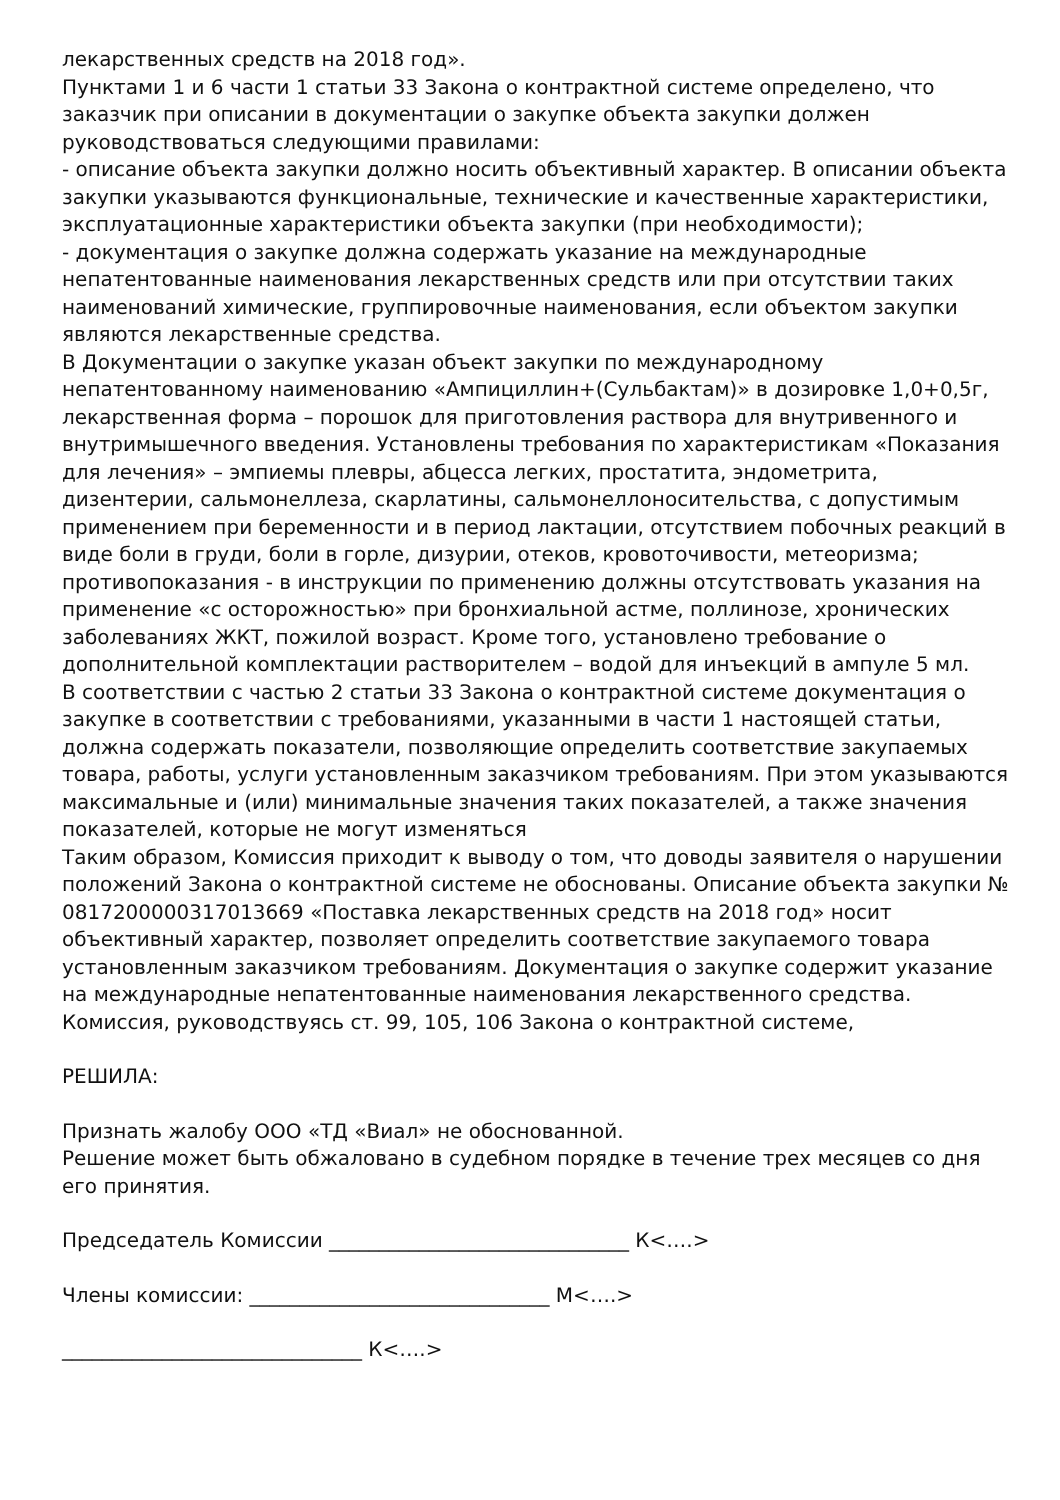лекарственных средств на 2018 год».
Пунктами 1 и 6 части 1 статьи 33 Закона о контрактной системе определено, что заказчик при описании в документации о закупке объекта закупки должен руководствоваться следующими правилами:
- описание объекта закупки должно носить объективный характер. В описании объекта закупки указываются функциональные, технические и качественные характеристики, эксплуатационные характеристики объекта закупки (при необходимости);
- документация о закупке должна содержать указание на международные непатентованные наименования лекарственных средств или при отсутствии таких наименований химические, группировочные наименования, если объектом закупки являются лекарственные средства.
В Документации о закупке указан объект закупки по международному непатентованному наименованию «Ампициллин+(Сульбактам)» в дозировке 1,0+0,5г, лекарственная форма – порошок для приготовления раствора для внутривенного и внутримышечного введения. Установлены требования по характеристикам «Показания для лечения» – эмпиемы плевры, абцесса легких, простатита, эндометрита, дизентерии, сальмонеллеза, скарлатины, сальмонеллоносительства, с допустимым применением при беременности и в период лактации, отсутствием побочных реакций в виде боли в груди, боли в горле, дизурии, отеков, кровоточивости, метеоризма; противопоказания - в инструкции по применению должны отсутствовать указания на применение «с осторожностью» при бронхиальной астме, поллинозе, хронических заболеваниях ЖКТ, пожилой возраст. Кроме того, установлено требование о дополнительной комплектации растворителем – водой для инъекций в ампуле 5 мл.
В соответствии с частью 2 статьи 33 Закона о контрактной системе документация о закупке в соответствии с требованиями, указанными в части 1 настоящей статьи, должна содержать показатели, позволяющие определить соответствие закупаемых товара, работы, услуги установленным заказчиком требованиям. При этом указываются максимальные и (или) минимальные значения таких показателей, а также значения показателей, которые не могут изменяться
Таким образом, Комиссия приходит к выводу о том, что доводы заявителя о нарушении положений Закона о контрактной системе не обоснованы. Описание объекта закупки № 0817200000317013669 «Поставка лекарственных средств на 2018 год» носит объективный характер, позволяет определить соответствие закупаемого товара установленным заказчиком требованиям. Документация о закупке содержит указание на международные непатентованные наименования лекарственного средства.
Комиссия, руководствуясь ст. 99, 105, 106 Закона о контрактной системе,
РЕШИЛА:
Признать жалобу ООО «ТД «Виал» не обоснованной.
Решение может быть обжаловано в судебном порядке в течение трех месяцев со дня его принятия.
Председатель Комиссии ______________________________ К<….>
Члены комиссии: ______________________________ М<….>
______________________________ К<….>